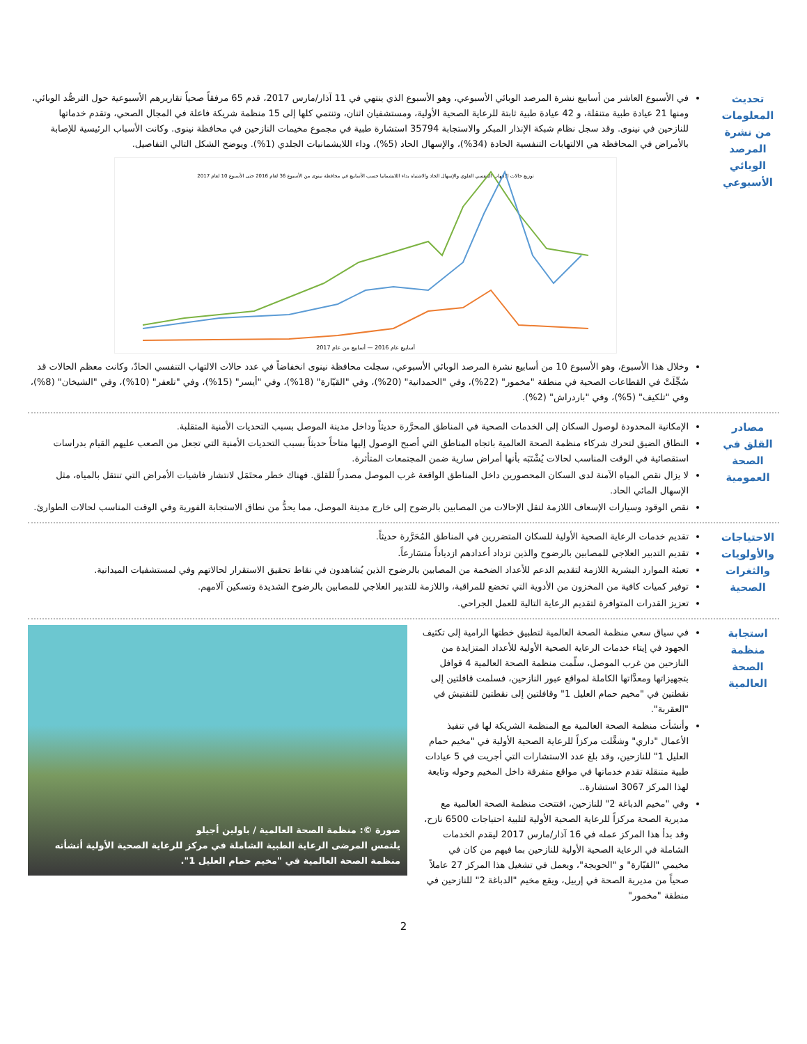تحديث المعلومات من نشرة المرصد الوبائي الأسبوعي
في الأسبوع العاشر من أسابيع نشرة المرصد الوبائي الأسبوعي، وهو الأسبوع الذي ينتهي في 11 آذار/مارس 2017، قدم 65 مرفقاً صحياً تقاريرهم الأسبوعية حول الترصُّد الوبائي، ومنها 21 عيادة طبية متنقلة، و 42 عيادة طبية ثابتة للرعاية الصحية الأولية، ومستشفيان اثنان، وتنتمي كلها إلى 15 منظمة شريكة فاعلة في المجال الصحي، وتقدم خدماتها للنازحين في نينوى. وقد سجل نظام شبكة الإنذار المبكر والاستجابة 35794 استشارة طبية في مجموع مخيمات النازحين في محافظة نينوى. وكانت الأسباب الرئيسية للإصابة بالأمراض في المحافظة هي الالتهابات التنفسية الحادة (34%)، والإسهال الحاد (5%)، وداء اللايشمانيات الجلدي (1%). ويوضح الشكل التالي التفاصيل.
توزيع حالات الالتهاب التنفسي العلوي والإسهال الحاد والاشتباه بداء اللايشمانيا حسب الأسابيع في محافظة نينوى من الأسبوع 36 لعام 2016 حتى الأسبوع 10 لعام 2017
أسابيع عام 2016 — أسابيع من عام 2017
وخلال هذا الأسبوع، وهو الأسبوع 10 من أسابيع نشرة المرصد الوبائي الأسبوعي، سجلت محافظة نينوى انخفاضاً في عدد حالات الالتهاب التنفسي الحادّ، وكانت معظم الحالات قد سُجِّلَتْ في القطاعات الصحية في منطقة "مخمور" (22%)، وفي "الحمدانية" (20%)، وفي "القيّارة" (18%)، وفي "أيسر" (15%)، وفي "تلعفر" (10%)، وفي "الشيخان" (8%)، وفي "تلكيف" (5%)، وفي "باردراش" (2%).
مصادر القلق في الصحة العمومية
الإمكانية المحدودة لوصول السكان إلى الخدمات الصحية في المناطق المحرَّرة حديثاً وداخل مدينة الموصل بسبب التحديات الأمنية المتقلبة.
النطاق الضيق لتحرك شركاء منظمة الصحة العالمية باتجاه المناطق التي أصبح الوصول إليها متاحاً حديثاً بسبب التحديات الأمنية التي تجعل من الصعب عليهم القيام بدراسات استقصائية في الوقت المناسب لحالات يُشْتَبَه بأنها أمراض سارية ضمن المجتمعات المتأثرة.
لا يزال نقص المياه الآمنة لدى السكان المحصورين داخل المناطق الواقعة غرب الموصل مصدراً للقلق. فهناك خطر محتَمَل لانتشار فاشيات الأمراض التي تنتقل بالمياه، مثل الإسهال المائي الحاد.
نقص الوقود وسيارات الإسعاف اللازمة لنقل الإحالات من المصابين بالرضوح إلى خارج مدينة الموصل، مما يحدُّ من نطاق الاستجابة الفورية وفي الوقت المناسب لحالات الطوارئ.
الاحتياجات والأولويات والثغرات الصحية
تقديم خدمات الرعاية الصحية الأولية للسكان المتضررين في المناطق المُحَرَّرة حديثاً.
تقديم التدبير العلاجي للمصابين بالرضوح والذين تزداد أعدادهم ازدياداً متسَارعاً.
تعبئة الموارد البشرية اللازمة لتقديم الدعم للأعداد الضخمة من المصابين بالرضوح الذين يُشاهدون في نقاط تحقيق الاستقرار لحالاتهم وفي لمستشفيات الميدانية.
توفير كميات كافية من المخزون من الأدوية التي تخضع للمراقبة، واللازمة للتدبير العلاجي للمصابين بالرضوح الشديدة وتسكين آلامهم.
تعزيز القدرات المتوافرة لتقديم الرعاية التالية للعمل الجراحي.
استجابة منظمة الصحة العالمية
في سياق سعي منظمة الصحة العالمية لتطبيق خطتها الرامية إلى تكثيف الجهود في إيتاء خدمات الرعاية الصحية الأولية للأعداد المتزايدة من النازحين من غرب الموصل، سلّمت منظمة الصحة العالمية 4 قوافل بتجهيزاتها ومعدَّاتها الكاملة لمواقع عبور النازحين، فسلمت قافلتين إلى نقطتين في "مخيم حمام العليل 1" وقافلتين إلى نقطتين للتفتيش في "العقربة".
وأنشأت منظمة الصحة العالمية مع المنظمة الشريكة لها في تنفيذ الأعمال "داري" وشغَّلت مركزاً للرعاية الصحية الأولية في "مخيم حمام العليل 1" للنازحين، وقد بلغ عدد الاستشارات التي أجريت في 5 عيادات طبية متنقلة تقدم خدماتها في مواقع متفرقة داخل المخيم وحوله وتابعة لهذا المركز 3067 استشارة..
وفي "مخيم الدباغة 2" للنازحين، افتتحت منظمة الصحة العالمية مع مديرية الصحة مركزاً للرعاية الصحية الأولية لتلبية احتياجات 6500 نازح، وقد بدأ هذا المركز عمله في 16 آذار/مارس 2017 ليقدم الخدمات الشاملة في الرعاية الصحية الأولية للنازحين بما فيهم من كان في مخيمي "القيّارة" و "الحويجة"، ويعمل في تشغيل هذا المركز 27 عاملاً صحياً من مديرية الصحة في إربيل، ويقع مخيم "الدباغة 2" للنازحين في منطقة "مخمور"
صورة ©: منظمة الصحة العالمية / باولين أجيلو
يلتمس المرضى الرعاية الطبية الشاملة في مركز للرعاية الصحية الأولية أنشأته منظمة الصحة العالمية في "مخيم حمام العليل 1".
2